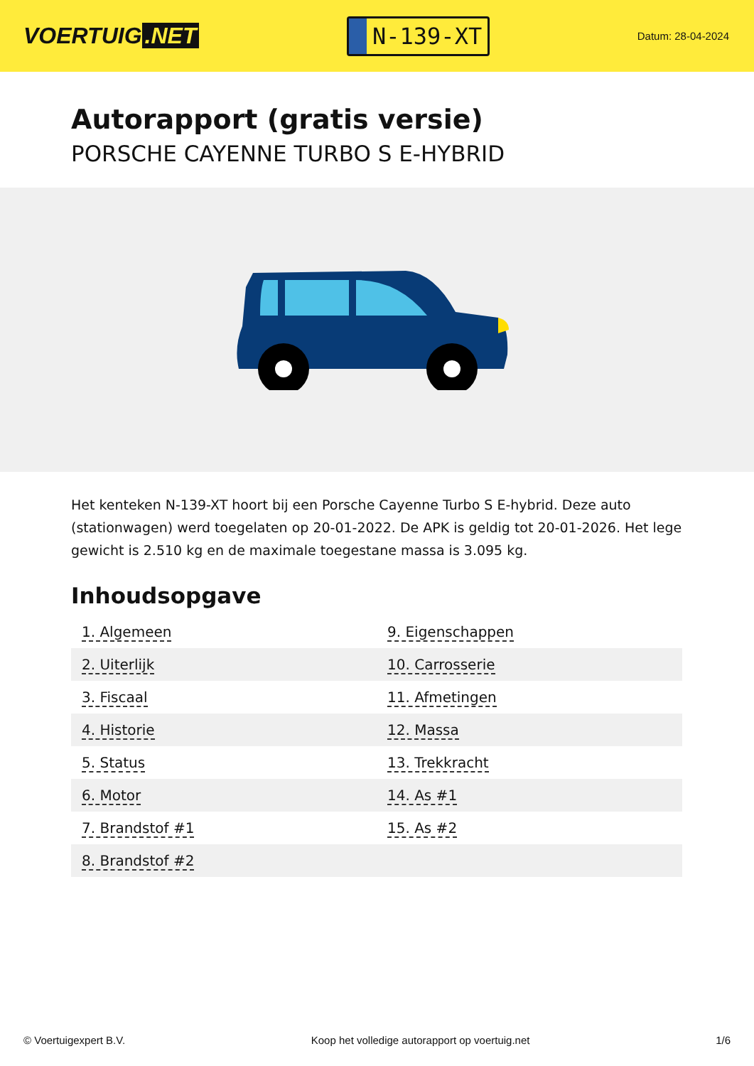VOERTUIG.NET
N-139-XT
Datum: 28-04-2024
Autorapport (gratis versie)
PORSCHE CAYENNE TURBO S E-HYBRID
Het kenteken N-139-XT hoort bij een Porsche Cayenne Turbo S E-hybrid. Deze auto (stationwagen) werd toegelaten op 20-01-2022. De APK is geldig tot 20-01-2026. Het lege gewicht is 2.510 kg en de maximale toegestane massa is 3.095 kg.
Inhoudsopgave
| 1. Algemeen | 9. Eigenschappen |
| 2. Uiterlijk | 10. Carrosserie |
| 3. Fiscaal | 11. Afmetingen |
| 4. Historie | 12. Massa |
| 5. Status | 13. Trekkracht |
| 6. Motor | 14. As #1 |
| 7. Brandstof #1 | 15. As #2 |
| 8. Brandstof #2 | |
© Voertuigexpert B.V. Koop het volledige autorapport op voertuig.net 1/6